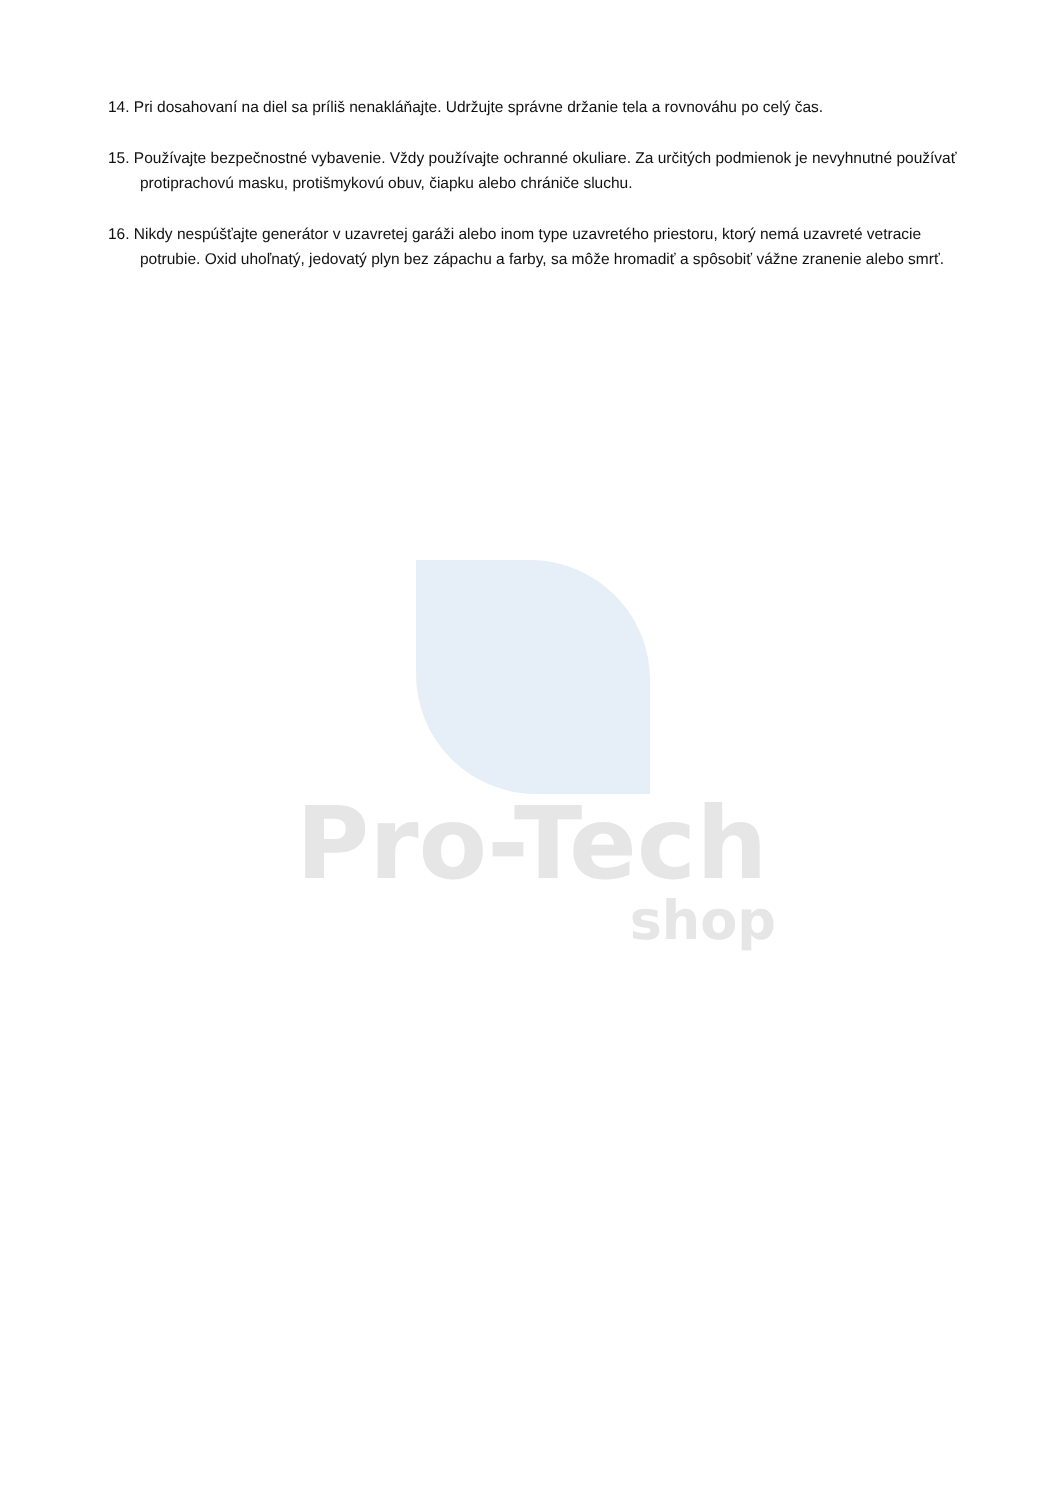Pro-Tech
shop
14. Pri dosahovaní na diel sa príliš nenakláňajte. Udržujte správne držanie tela a rovnováhu po celý čas.
15. Používajte bezpečnostné vybavenie. Vždy používajte ochranné okuliare. Za určitých podmienok je nevyhnutné používať protiprachovú masku, protišmykovú obuv, čiapku alebo chrániče sluchu.
16. Nikdy nespúšťajte generátor v uzavretej garáži alebo inom type uzavretého priestoru, ktorý nemá uzavreté vetracie potrubie. Oxid uhoľnatý, jedovatý plyn bez zápachu a farby, sa môže hromadiť a spôsobiť vážne zranenie alebo smrť.